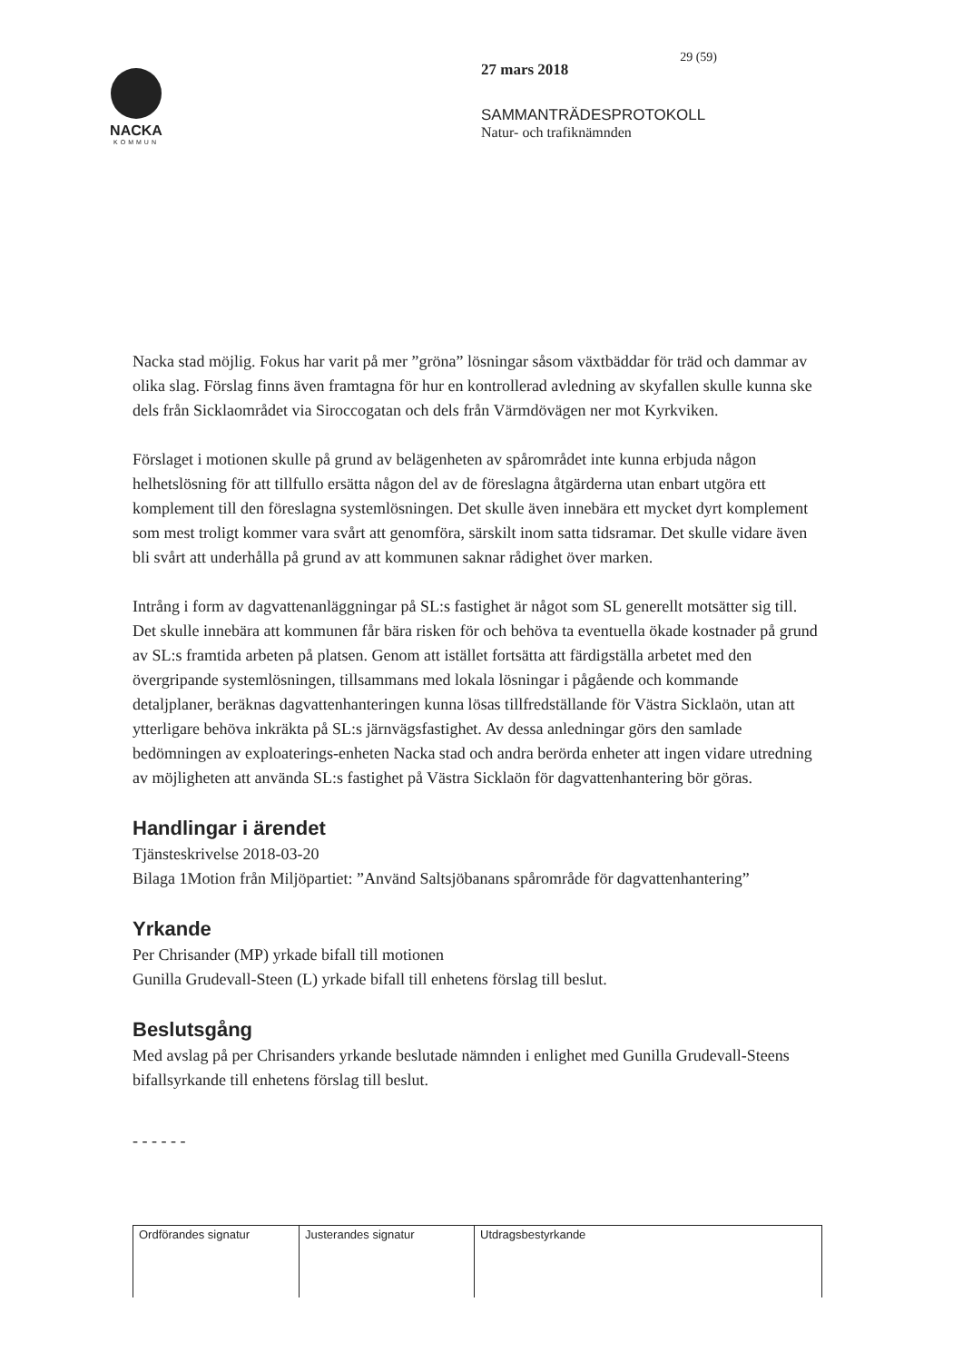NACKA
KOMMUN
29 (59)
27 mars 2018
SAMMANTRÄDESPROTOKOLL
Natur- och trafiknämnden
Nacka stad möjlig. Fokus har varit på mer ”gröna” lösningar såsom växtbäddar för träd och dammar av olika slag. Förslag finns även framtagna för hur en kontrollerad avledning av skyfallen skulle kunna ske dels från Sicklaområdet via Siroccogatan och dels från Värmdövägen ner mot Kyrkviken.
Förslaget i motionen skulle på grund av belägenheten av spårområdet inte kunna erbjuda någon helhetslösning för att tillfullo ersätta någon del av de föreslagna åtgärderna utan enbart utgöra ett komplement till den föreslagna systemlösningen. Det skulle även innebära ett mycket dyrt komplement som mest troligt kommer vara svårt att genomföra, särskilt inom satta tidsramar. Det skulle vidare även bli svårt att underhålla på grund av att kommunen saknar rådighet över marken.
Intrång i form av dagvattenanläggningar på SL:s fastighet är något som SL generellt motsätter sig till. Det skulle innebära att kommunen får bära risken för och behöva ta eventuella ökade kostnader på grund av SL:s framtida arbeten på platsen. Genom att istället fortsätta att färdigställa arbetet med den övergripande systemlösningen, tillsammans med lokala lösningar i pågående och kommande detaljplaner, beräknas dagvattenhanteringen kunna lösas tillfredställande för Västra Sicklaön, utan att ytterligare behöva inkräkta på SL:s järnvägsfastighet. Av dessa anledningar görs den samlade bedömningen av exploaterings-enheten Nacka stad och andra berörda enheter att ingen vidare utredning av möjligheten att använda SL:s fastighet på Västra Sicklaön för dagvattenhantering bör göras.
Handlingar i ärendet
Tjänsteskrivelse 2018-03-20
Bilaga 1Motion från Miljöpartiet: ”Använd Saltsjöbanans spårområde för dagvattenhantering”
Yrkande
Per Chrisander (MP) yrkade bifall till motionen
Gunilla Grudevall-Steen (L) yrkade bifall till enhetens förslag till beslut.
Beslutsgång
Med avslag på per Chrisanders yrkande beslutade nämnden i enlighet med Gunilla Grudevall-Steens bifallsyrkande till enhetens förslag till beslut.
- - - - - -
| Ordförandes signatur | Justerandes signatur | Utdragsbestyrkande |